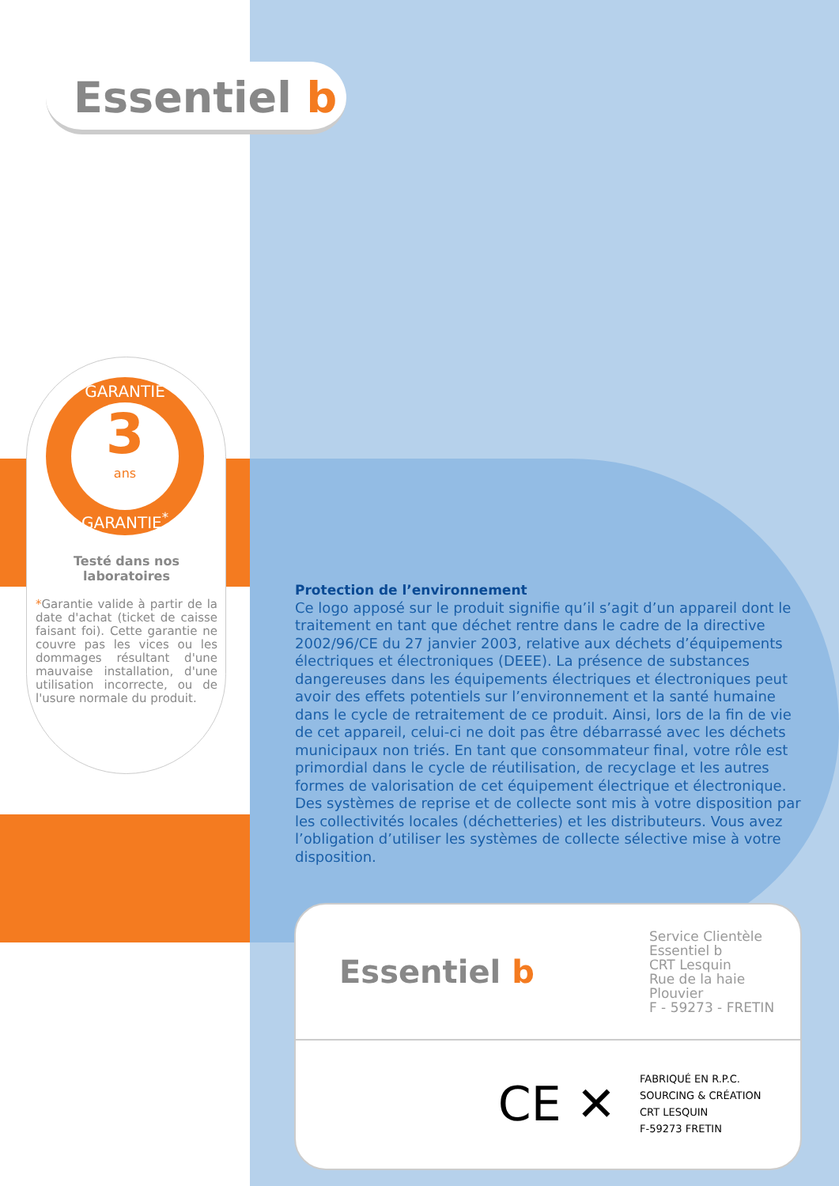Essentiel b
GARANTIE
3
ans
GARANTIE<sup>*</sup>
Testé dans nos laboratoires
*Garantie valide à partir de la date d'achat (ticket de caisse faisant foi). Cette garantie ne couvre pas les vices ou les dommages résultant d'une mauvaise installation, d'une utilisation incorrecte, ou de l'usure normale du produit.
Protection de l’environnement
Ce logo apposé sur le produit signifie qu’il s’agit d’un appareil dont le traitement en tant que déchet rentre dans le cadre de la directive 2002/96/CE du 27 janvier 2003, relative aux déchets d’équipements électriques et électroniques (DEEE). La présence de substances dangereuses dans les équipements électriques et électroniques peut avoir des effets potentiels sur l’environnement et la santé humaine dans le cycle de retraitement de ce produit. Ainsi, lors de la fin de vie de cet appareil, celui-ci ne doit pas être débarrassé avec les déchets municipaux non triés. En tant que consommateur final, votre rôle est primordial dans le cycle de réutilisation, de recyclage et les autres formes de valorisation de cet équipement électrique et électronique. Des systèmes de reprise et de collecte sont mis à votre disposition par les collectivités locales (déchetteries) et les distributeurs. Vous avez l’obligation d’utiliser les systèmes de collecte sélective mise à votre disposition.
Essentiel b
Service Clientèle
Essentiel b
CRT Lesquin
Rue de la haie Plouvier
F - 59273 - FRETIN
CE ✕
FABRIQUÉ EN R.P.C.
SOURCING & CRÉATION
CRT LESQUIN
F-59273 FRETIN